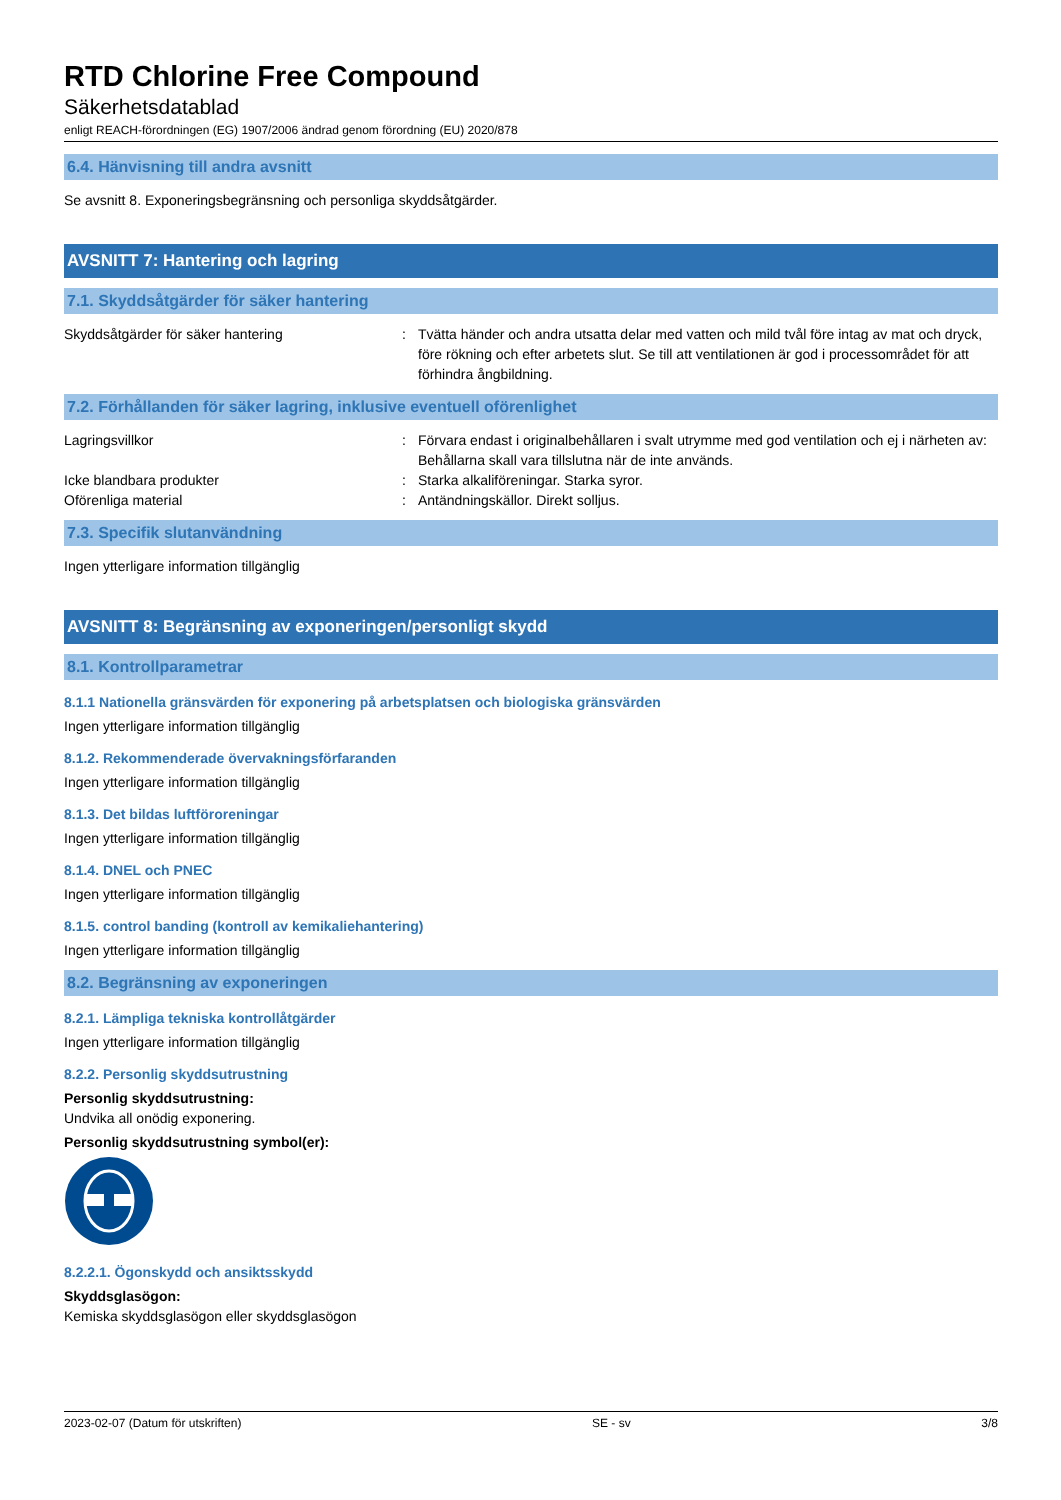RTD Chlorine Free Compound
Säkerhetsdatablad
enligt REACH-förordningen (EG) 1907/2006 ändrad genom förordning (EU) 2020/878
6.4. Hänvisning till andra avsnitt
Se avsnitt 8. Exponeringsbegränsning och personliga skyddsåtgärder.
AVSNITT 7: Hantering och lagring
7.1. Skyddsåtgärder för säker hantering
Skyddsåtgärder för säker hantering : Tvätta händer och andra utsatta delar med vatten och mild tvål före intag av mat och dryck, före rökning och efter arbetets slut. Se till att ventilationen är god i processområdet för att förhindra ångbildning.
7.2. Förhållanden för säker lagring, inklusive eventuell oförenlighet
Lagringsvillkor : Förvara endast i originalbehållaren i svalt utrymme med god ventilation och ej i närheten av: Behållarna skall vara tillslutna när de inte används.
Icke blandbara produkter : Starka alkaliföreningar. Starka syror.
Oförenliga material : Antändningskällor. Direkt solljus.
7.3. Specifik slutanvändning
Ingen ytterligare information tillgänglig
AVSNITT 8: Begränsning av exponeringen/personligt skydd
8.1. Kontrollparametrar
8.1.1 Nationella gränsvärden för exponering på arbetsplatsen och biologiska gränsvärden
Ingen ytterligare information tillgänglig
8.1.2. Rekommenderade övervakningsförfaranden
Ingen ytterligare information tillgänglig
8.1.3. Det bildas luftföroreningar
Ingen ytterligare information tillgänglig
8.1.4. DNEL och PNEC
Ingen ytterligare information tillgänglig
8.1.5. control banding (kontroll av kemikaliehantering)
Ingen ytterligare information tillgänglig
8.2. Begränsning av exponeringen
8.2.1. Lämpliga tekniska kontrollåtgärder
Ingen ytterligare information tillgänglig
8.2.2. Personlig skyddsutrustning
Personlig skyddsutrustning:
Undvika all onödig exponering.
Personlig skyddsutrustning symbol(er):
8.2.2.1. Ögonskydd och ansiktsskydd
Skyddsglasögon:
Kemiska skyddsglasögon eller skyddsglasögon
2023-02-07 (Datum för utskriften) SE - sv 3/8